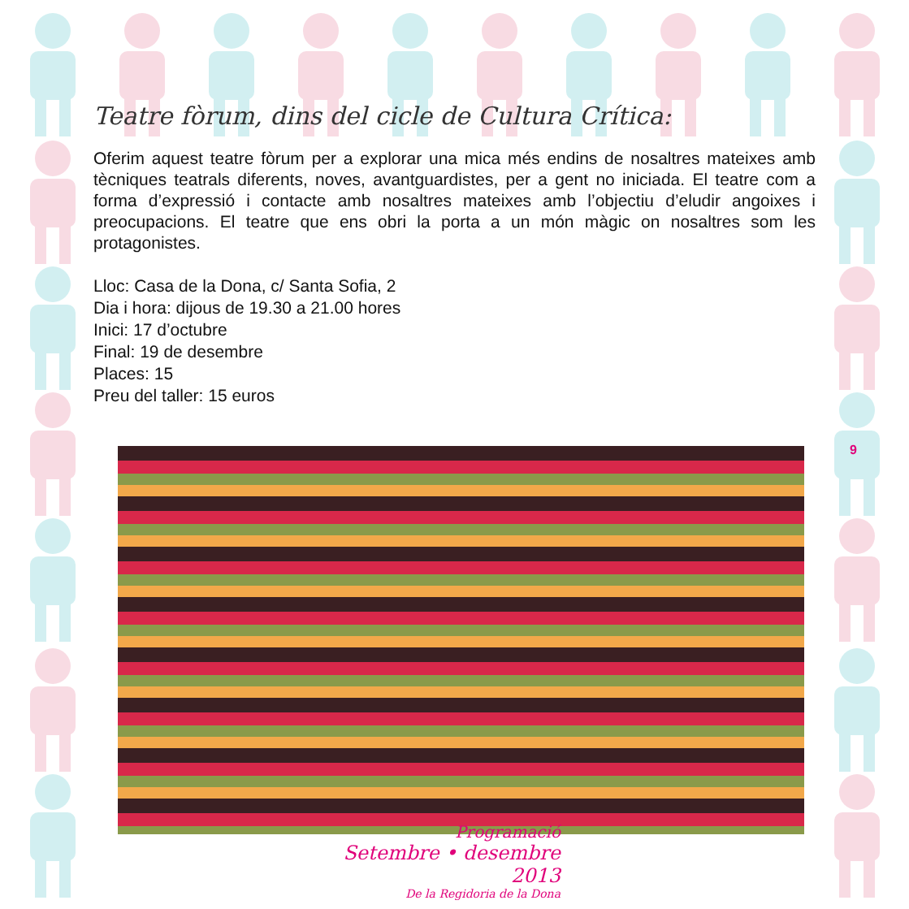Teatre fòrum, dins del cicle de Cultura Crítica:
Oferim aquest teatre fòrum per a explorar una mica més endins de nosaltres mateixes amb tècniques teatrals diferents, noves, avantguardistes, per a gent no iniciada. El teatre com a forma d’expressió i contacte amb nosaltres mateixes amb l’objectiu d’eludir angoixes i preocupacions. El teatre que ens obri la porta a un món màgic on nosaltres som les protagonistes.
Lloc: Casa de la Dona, c/ Santa Sofia, 2
Dia i hora: dijous de 19.30 a 21.00 hores
Inici: 17 d’octubre
Final: 19 de desembre
Places: 15
Preu del taller: 15 euros
9
Programació
Setembre • desembre 2013
De la Regidoria de la Dona